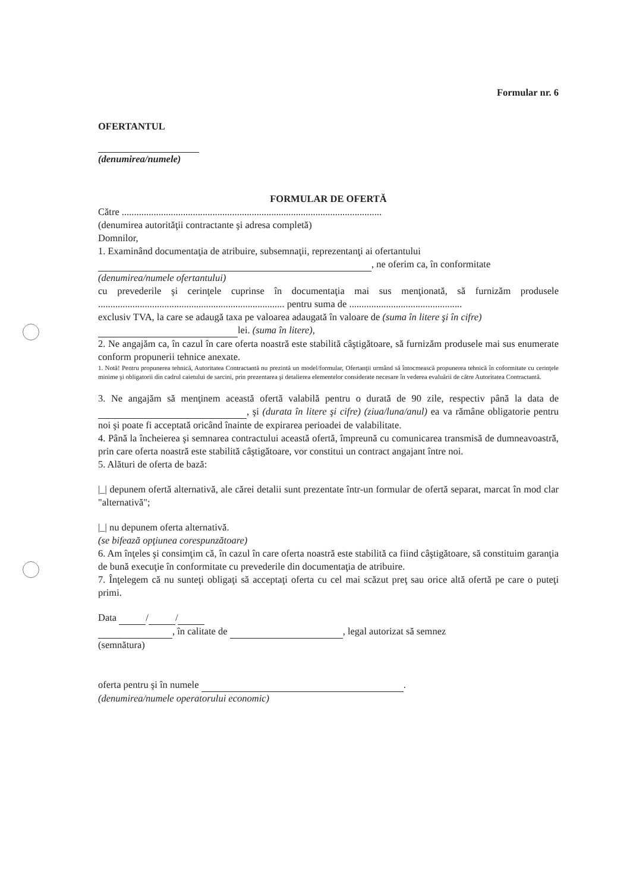Formular nr. 6
OFERTANTUL
(denumirea/numele)
FORMULAR DE OFERTĂ
Către ..........................................................................................................
(denumirea autorităţii contractante şi adresa completă)
Domnilor,
1. Examinând documentaţia de atribuire, subsemnaţii, reprezentanţi ai ofertantului
, ne oferim ca, în conformitate
(denumirea/numele ofertantului)
cu prevederile şi cerinţele cuprinse în documentaţia mai sus menţionată, să furnizăm produsele ............................................................................ pentru suma de ..............................................
exclusiv TVA, la care se adaugă taxa pe valoarea adaugată în valoare de (suma în litere şi în cifre)
lei. (suma în litere),
2. Ne angajăm ca, în cazul în care oferta noastră este stabilită câştigătoare, să furnizăm produsele mai sus enumerate conform propunerii tehnice anexate.
1. Notă! Pentru propunerea tehnică, Autoritatea Contractantă nu prezintă un model/formular, Ofertanţii urmând să întocmească propunerea tehnică în coformitate cu cerinţele minime şi obligatorii din cadrul caietului de sarcini, prin prezentarea şi detalierea elementelor considerate necesare în vederea evaluării de către Autoritatea Contractantă.
3. Ne angajăm să menţinem această ofertă valabilă pentru o durată de 90 zile, respectiv până la data de , şi (durata în litere şi cifre) (ziua/luna/anul) ea va rămâne obligatorie pentru noi şi poate fi acceptată oricând înainte de expirarea perioadei de valabilitate.
4. Până la încheierea şi semnarea contractului această ofertă, împreună cu comunicarea transmisă de dumneavoastră, prin care oferta noastră este stabilită câştigătoare, vor constitui un contract angajant între noi.
5. Alături de oferta de bază:
|_| depunem ofertă alternativă, ale cărei detalii sunt prezentate într-un formular de ofertă separat, marcat în mod clar "alternativă";
|_| nu depunem oferta alternativă.
(se bifează opţiunea corespunzătoare)
6. Am înţeles şi consimţim că, în cazul în care oferta noastră este stabilită ca fiind câştigătoare, să constituim garanţia de bună execuţie în conformitate cu prevederile din documentaţia de atribuire.
7. Înţelegem că nu sunteţi obligaţi să acceptaţi oferta cu cel mai scăzut preţ sau orice altă ofertă pe care o puteţi primi.
Data / /
, în calitate de , legal autorizat să semnez
(semnătura)
oferta pentru şi în numele .
(denumirea/numele operatorului economic)